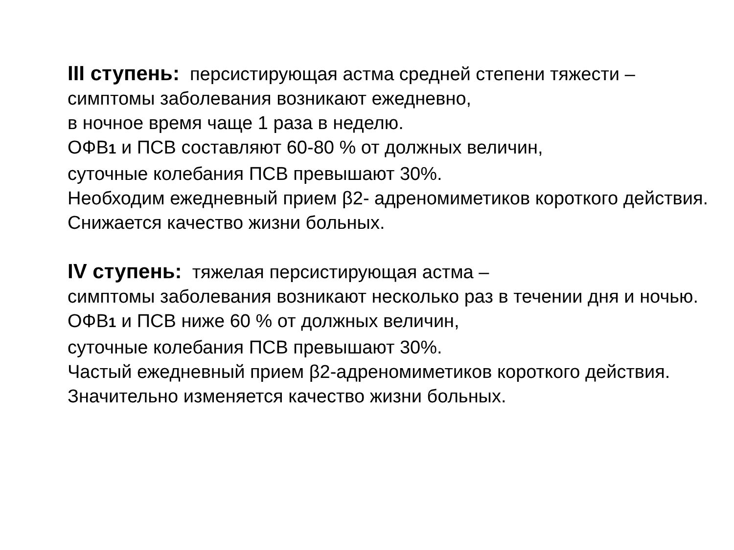III ступень: персистирующая астма средней степени тяжести –
симптомы заболевания возникают ежедневно,
в ночное время чаще 1 раза в неделю.
ОФВ1 и ПСВ составляют 60-80 % от должных величин,
суточные колебания ПСВ превышают 30%.
Необходим ежедневный прием β2- адреномиметиков короткого действия.
Снижается качество жизни больных.
IV ступень: тяжелая персистирующая астма –
симптомы заболевания возникают несколько раз в течении дня и ночью.
ОФВ1 и ПСВ ниже 60 % от должных величин,
суточные колебания ПСВ превышают 30%.
Частый ежедневный прием β2-адреномиметиков короткого действия.
Значительно изменяется качество жизни больных.